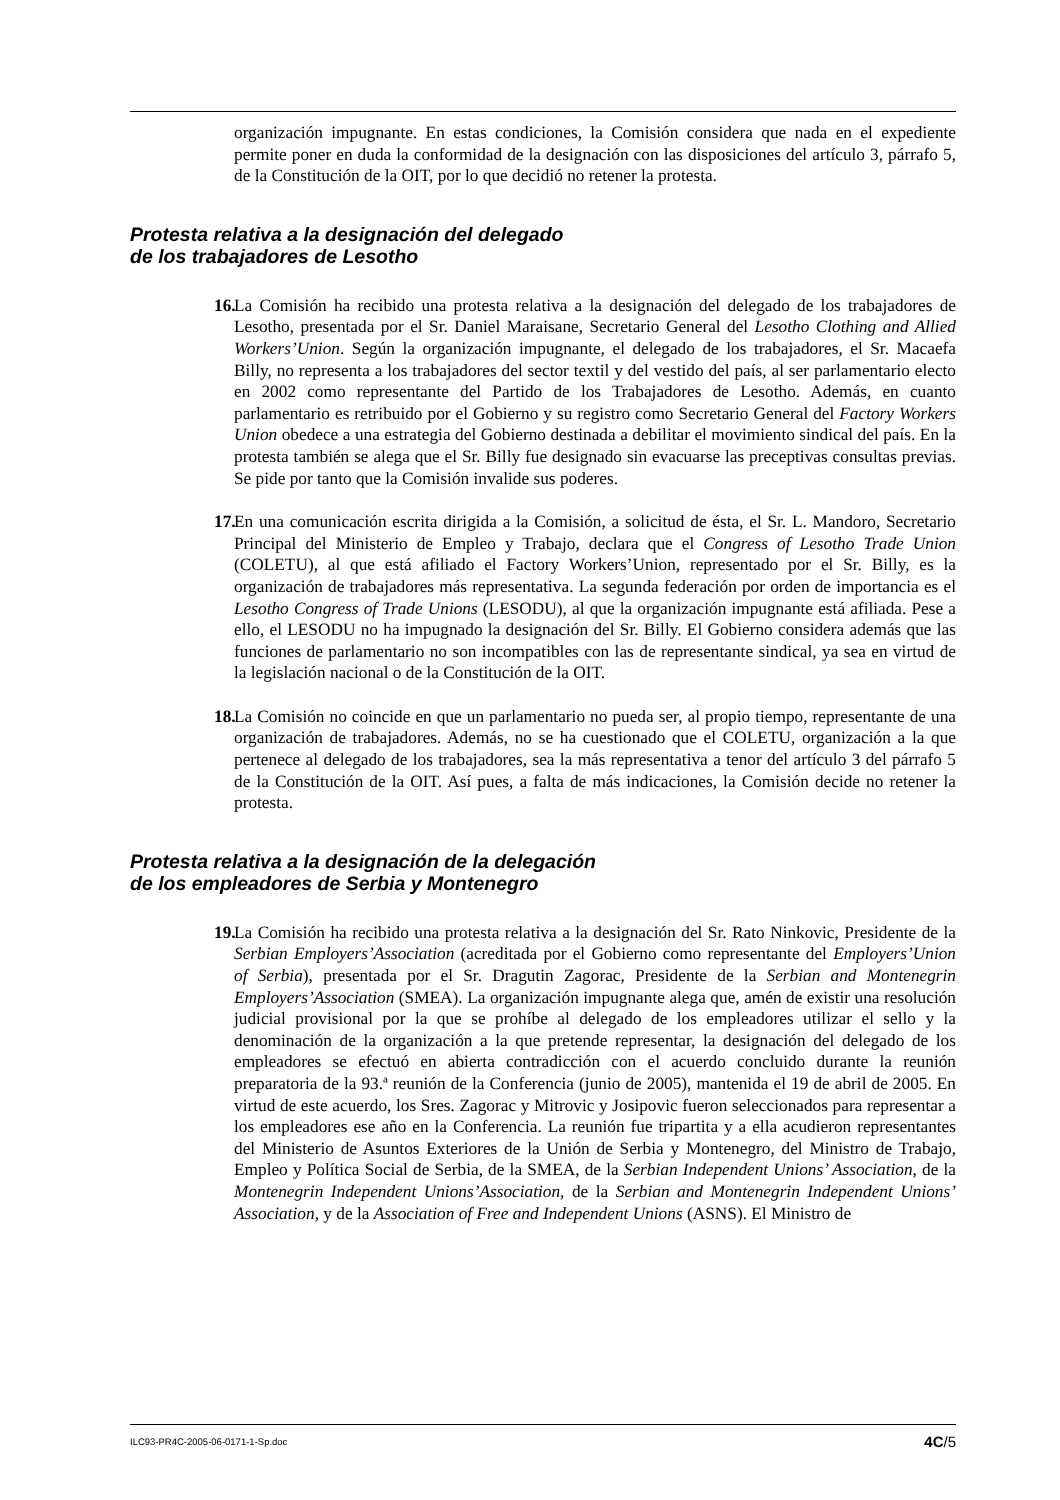organización impugnante. En estas condiciones, la Comisión considera que nada en el expediente permite poner en duda la conformidad de la designación con las disposiciones del artículo 3, párrafo 5, de la Constitución de la OIT, por lo que decidió no retener la protesta.
Protesta relativa a la designación del delegado
de los trabajadores de Lesotho
16.
La Comisión ha recibido una protesta relativa a la designación del delegado de los trabajadores de Lesotho, presentada por el Sr. Daniel Maraisane, Secretario General del Lesotho Clothing and Allied Workers’Union. Según la organización impugnante, el delegado de los trabajadores, el Sr. Macaefa Billy, no representa a los trabajadores del sector textil y del vestido del país, al ser parlamentario electo en 2002 como representante del Partido de los Trabajadores de Lesotho. Además, en cuanto parlamentario es retribuido por el Gobierno y su registro como Secretario General del Factory Workers Union obedece a una estrategia del Gobierno destinada a debilitar el movimiento sindical del país. En la protesta también se alega que el Sr. Billy fue designado sin evacuarse las preceptivas consultas previas. Se pide por tanto que la Comisión invalide sus poderes.
17.
En una comunicación escrita dirigida a la Comisión, a solicitud de ésta, el Sr. L. Mandoro, Secretario Principal del Ministerio de Empleo y Trabajo, declara que el Congress of Lesotho Trade Union (COLETU), al que está afiliado el Factory Workers’Union, representado por el Sr. Billy, es la organización de trabajadores más representativa. La segunda federación por orden de importancia es el Lesotho Congress of Trade Unions (LESODU), al que la organización impugnante está afiliada. Pese a ello, el LESODU no ha impugnado la designación del Sr. Billy. El Gobierno considera además que las funciones de parlamentario no son incompatibles con las de representante sindical, ya sea en virtud de la legislación nacional o de la Constitución de la OIT.
18.
La Comisión no coincide en que un parlamentario no pueda ser, al propio tiempo, representante de una organización de trabajadores. Además, no se ha cuestionado que el COLETU, organización a la que pertenece al delegado de los trabajadores, sea la más representativa a tenor del artículo 3 del párrafo 5 de la Constitución de la OIT. Así pues, a falta de más indicaciones, la Comisión decide no retener la protesta.
Protesta relativa a la designación de la delegación
de los empleadores de Serbia y Montenegro
19.
La Comisión ha recibido una protesta relativa a la designación del Sr. Rato Ninkovic, Presidente de la Serbian Employers’Association (acreditada por el Gobierno como representante del Employers’Union of Serbia), presentada por el Sr. Dragutin Zagorac, Presidente de la Serbian and Montenegrin Employers’Association (SMEA). La organización impugnante alega que, amén de existir una resolución judicial provisional por la que se prohíbe al delegado de los empleadores utilizar el sello y la denominación de la organización a la que pretende representar, la designación del delegado de los empleadores se efectuó en abierta contradicción con el acuerdo concluido durante la reunión preparatoria de la 93.ª reunión de la Conferencia (junio de 2005), mantenida el 19 de abril de 2005. En virtud de este acuerdo, los Sres. Zagorac y Mitrovic y Josipovic fueron seleccionados para representar a los empleadores ese año en la Conferencia. La reunión fue tripartita y a ella acudieron representantes del Ministerio de Asuntos Exteriores de la Unión de Serbia y Montenegro, del Ministro de Trabajo, Empleo y Política Social de Serbia, de la SMEA, de la Serbian Independent Unions’ Association, de la Montenegrin Independent Unions’Association, de la Serbian and Montenegrin Independent Unions’ Association, y de la Association of Free and Independent Unions (ASNS). El Ministro de
ILC93-PR4C-2005-06-0171-1-Sp.doc 4C/5